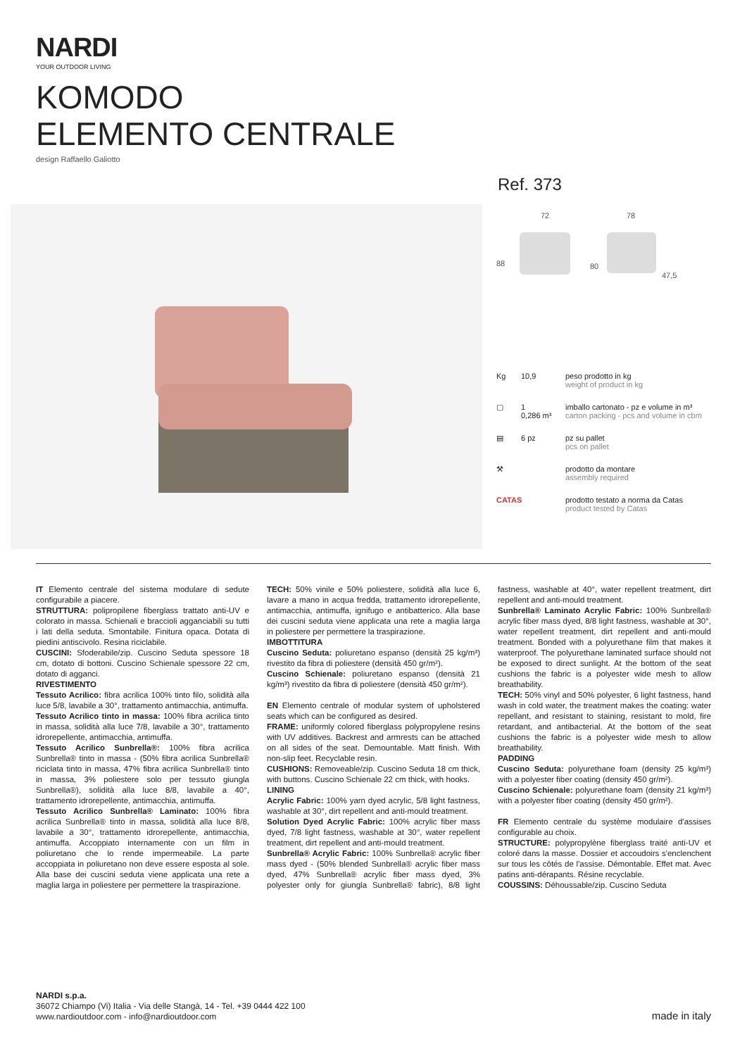NARDI
YOUR OUTDOOR LIVING
KOMODO
ELEMENTO CENTRALE
design Raffaello Galiotto
Ref. 373
72 78
88 80
47,5
Kg 10,9 peso prodotto in kg
weight of product in kg
▢ 1
0,286 m³ imballo cartonato - pz e volume in m³
carton packing - pcs and volume in cbm
▤ 6 pz pz su pallet
pcs on pallet
⚒ prodotto da montare
assembly required
CATAS prodotto testato a norma da Catas
product tested by Catas
IT Elemento centrale del sistema modulare di sedute configurabile a piacere.
STRUTTURA: polipropilene fiberglass trattato anti-UV e colorato in massa. Schienali e braccioli agganciabili su tutti i lati della seduta. Smontabile. Finitura opaca. Dotata di piedini antiscivolo. Resina riciclabile.
CUSCINI: Sfoderabile/zip. Cuscino Seduta spessore 18 cm, dotato di bottoni. Cuscino Schienale spessore 22 cm, dotato di agganci.
RIVESTIMENTO
Tessuto Acrilico: fibra acrilica 100% tinto filo, solidità alla luce 5/8, lavabile a 30°, trattamento antimacchia, antimuffa.
Tessuto Acrilico tinto in massa: 100% fibra acrilica tinto in massa, solidità alla luce 7/8, lavabile a 30°, trattamento idrorepellente, antimacchia, antimuffa.
Tessuto Acrilico Sunbrella®: 100% fibra acrilica Sunbrella® tinto in massa - (50% fibra acrilica Sunbrella® riciclata tinto in massa, 47% fibra acrilica Sunbrella® tinto in massa, 3% poliestere solo per tessuto giungla Sunbrella®), solidità alla luce 8/8, lavabile a 40°, trattamento idrorepellente, antimacchia, antimuffa.
Tessuto Acrilico Sunbrella® Laminato: 100% fibra acrilica Sunbrella® tinto in massa, solidità alla luce 8/8, lavabile a 30°, trattamento idrorepellente, antimacchia, antimuffa. Accoppiato internamente con un film in poliuretano che lo rende impermeabile. La parte accoppiata in poliuretano non deve essere esposta al sole. Alla base dei cuscini seduta viene applicata una rete a maglia larga in poliestere per permettere la traspirazione.
TECH: 50% vinile e 50% poliestere, solidità alla luce 6, lavare a mano in acqua fredda, trattamento idrorepellente, antimacchia, antimuffa, ignifugo e antibatterico. Alla base dei cuscini seduta viene applicata una rete a maglia larga in poliestere per permettere la traspirazione.
IMBOTTITURA
Cuscino Seduta: poliuretano espanso (densità 25 kg/m³) rivestito da fibra di poliestere (densità 450 gr/m²).
Cuscino Schienale: poliuretano espanso (densità 21 kg/m³) rivestito da fibra di poliestere (densità 450 gr/m²).
EN Elemento centrale of modular system of upholstered seats which can be configured as desired.
FRAME: uniformly colored fiberglass polypropylene resins with UV additives. Backrest and armrests can be attached on all sides of the seat. Demountable. Matt finish. With non-slip feet. Recyclable resin.
CUSHIONS: Removeable/zip. Cuscino Seduta 18 cm thick, with buttons. Cuscino Schienale 22 cm thick, with hooks.
LINING
Acrylic Fabric: 100% yarn dyed acrylic, 5/8 light fastness, washable at 30°, dirt repellent and anti-mould treatment.
Solution Dyed Acrylic Fabric: 100% acrylic fiber mass dyed, 7/8 light fastness, washable at 30°, water repellent treatment, dirt repellent and anti-mould treatment.
Sunbrella® Acrylic Fabric: 100% Sunbrella® acrylic fiber mass dyed - (50% blended Sunbrella® acrylic fiber mass dyed, 47% Sunbrella® acrylic fiber mass dyed, 3% polyester only for giungla Sunbrella® fabric), 8/8 light fastness, washable at 40°, water repellent treatment, dirt repellent and anti-mould treatment.
Sunbrella® Laminato Acrylic Fabric: 100% Sunbrella® acrylic fiber mass dyed, 8/8 light fastness, washable at 30°, water repellent treatment, dirt repellent and anti-mould treatment. Bonded with a polyurethane film that makes it waterproof. The polyurethane laminated surface should not be exposed to direct sunlight. At the bottom of the seat cushions the fabric is a polyester wide mesh to allow breathability.
TECH: 50% vinyl and 50% polyester, 6 light fastness, hand wash in cold water, the treatment makes the coating: water repellant, and resistant to staining, resistant to mold, fire retardant, and antibacterial. At the bottom of the seat cushions the fabric is a polyester wide mesh to allow breathability.
PADDING
Cuscino Seduta: polyurethane foam (density 25 kg/m³) with a polyester fiber coating (density 450 gr/m²).
Cuscino Schienale: polyurethane foam (density 21 kg/m³) with a polyester fiber coating (density 450 gr/m²).
FR Elemento centrale du système modulaire d'assises configurable au choix.
STRUCTURE: polypropylène fiberglass traité anti-UV et coloré dans la masse. Dossier et accoudoirs s'enclenchent sur tous les côtés de l'assise. Démontable. Effet mat. Avec patins anti-dérapants. Résine recyclable.
COUSSINS: Déhoussable/zip. Cuscino Seduta
NARDI s.p.a.
36072 Chiampo (Vi) Italia - Via delle Stangà, 14 - Tel. +39 0444 422 100
www.nardioutdoor.com - info@nardioutdoor.com
made in italy